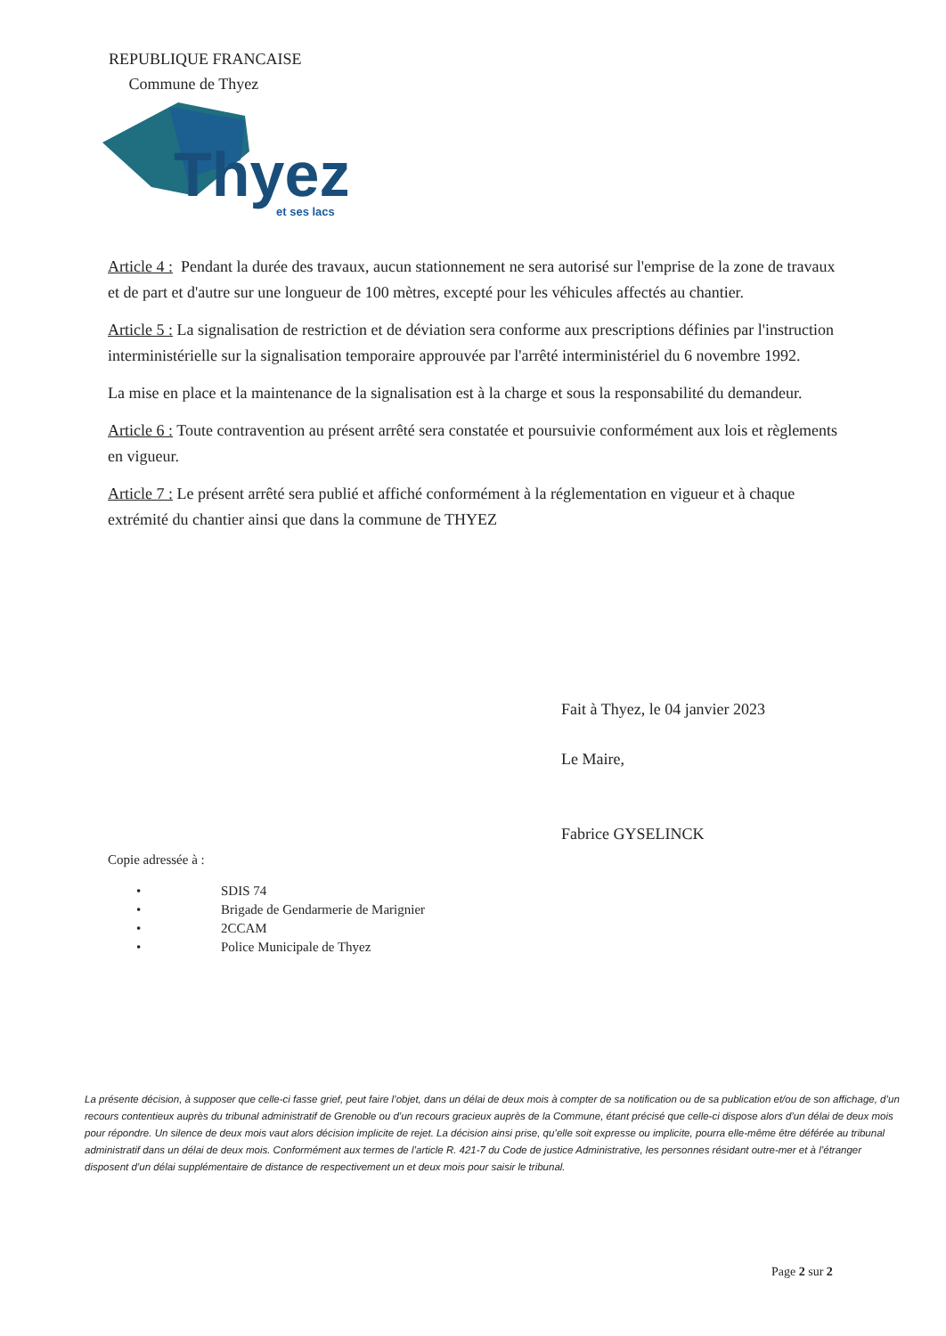REPUBLIQUE FRANCAISE
Commune de Thyez
Thyez
et ses lacs
Article 4 : Pendant la durée des travaux, aucun stationnement ne sera autorisé sur l'emprise de la zone de travaux et de part et d'autre sur une longueur de 100 mètres, excepté pour les véhicules affectés au chantier.
Article 5 : La signalisation de restriction et de déviation sera conforme aux prescriptions définies par l'instruction interministérielle sur la signalisation temporaire approuvée par l'arrêté interministériel du 6 novembre 1992.
La mise en place et la maintenance de la signalisation est à la charge et sous la responsabilité du demandeur.
Article 6 : Toute contravention au présent arrêté sera constatée et poursuivie conformément aux lois et règlements en vigueur.
Article 7 : Le présent arrêté sera publié et affiché conformément à la réglementation en vigueur et à chaque extrémité du chantier ainsi que dans la commune de THYEZ
Fait à Thyez, le 04 janvier 2023
Le Maire,
Fabrice GYSELINCK
Copie adressée à :
• SDIS 74
• Brigade de Gendarmerie de Marignier
• 2CCAM
• Police Municipale de Thyez
La présente décision, à supposer que celle-ci fasse grief, peut faire l’objet, dans un délai de deux mois à compter de sa notification ou de sa publication et/ou de son affichage, d’un recours contentieux auprès du tribunal administratif de Grenoble ou d’un recours gracieux auprès de la Commune, étant précisé que celle-ci dispose alors d’un délai de deux mois pour répondre. Un silence de deux mois vaut alors décision implicite de rejet. La décision ainsi prise, qu’elle soit expresse ou implicite, pourra elle-même être déférée au tribunal administratif dans un délai de deux mois. Conformément aux termes de l’article R. 421-7 du Code de justice Administrative, les personnes résidant outre-mer et à l’étranger disposent d’un délai supplémentaire de distance de respectivement un et deux mois pour saisir le tribunal.
Page 2 sur 2